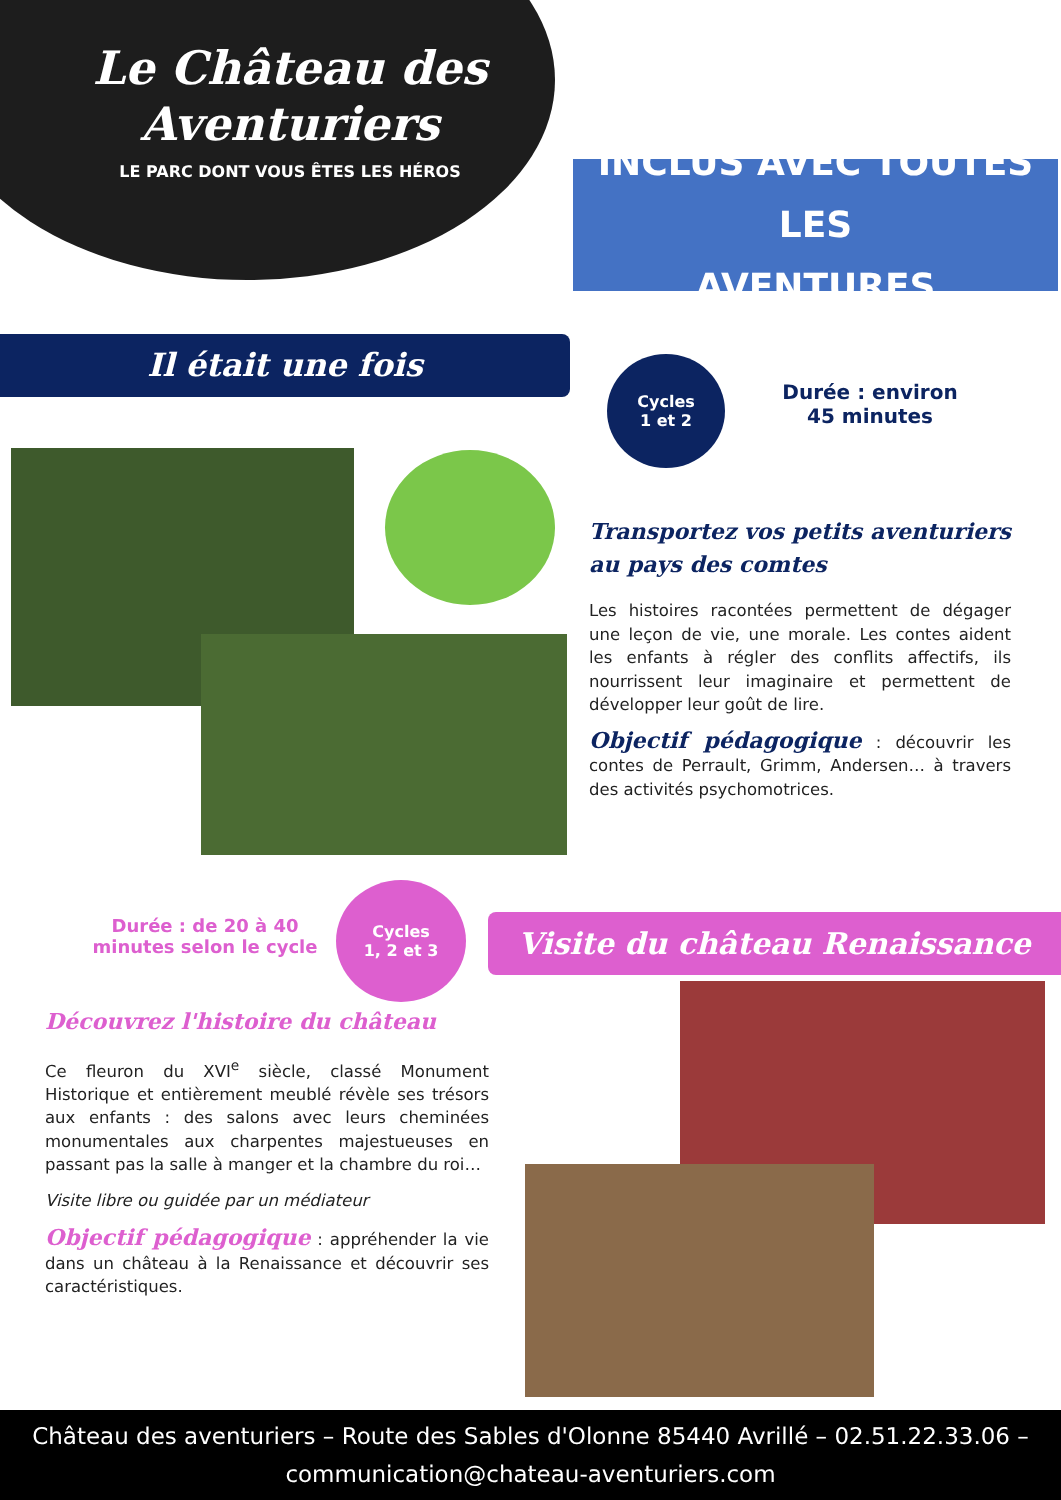Le Château des
Aventuriers
LE PARC DONT VOUS ÊTES LES HÉROS
INCLUS AVEC TOUTES LES
AVENTURES
Il était une fois
Cycles
1 et 2
Durée : environ
45 minutes
Transportez vos petits aventuriers au pays des comtes
Les histoires racontées permettent de dégager une leçon de vie, une morale. Les contes aident les enfants à régler des conflits affectifs, ils nourrissent leur imaginaire et permettent de développer leur goût de lire.
Objectif pédagogique : découvrir les contes de Perrault, Grimm, Andersen… à travers des activités psychomotrices.
Durée : de 20 à 40 minutes selon le cycle
Cycles
1, 2 et 3
Visite du château Renaissance
Découvrez l'histoire du château
Ce fleuron du XVI<sup>e</sup> siècle, classé Monument Historique et entièrement meublé révèle ses trésors aux enfants : des salons avec leurs cheminées monumentales aux charpentes majestueuses en passant pas la salle à manger et la chambre du roi…
Visite libre ou guidée par un médiateur
Objectif pédagogique : appréhender la vie dans un château à la Renaissance et découvrir ses caractéristiques.
Château des aventuriers – Route des Sables d'Olonne 85440 Avrillé – 02.51.22.33.06 –
communication@chateau-aventuriers.com